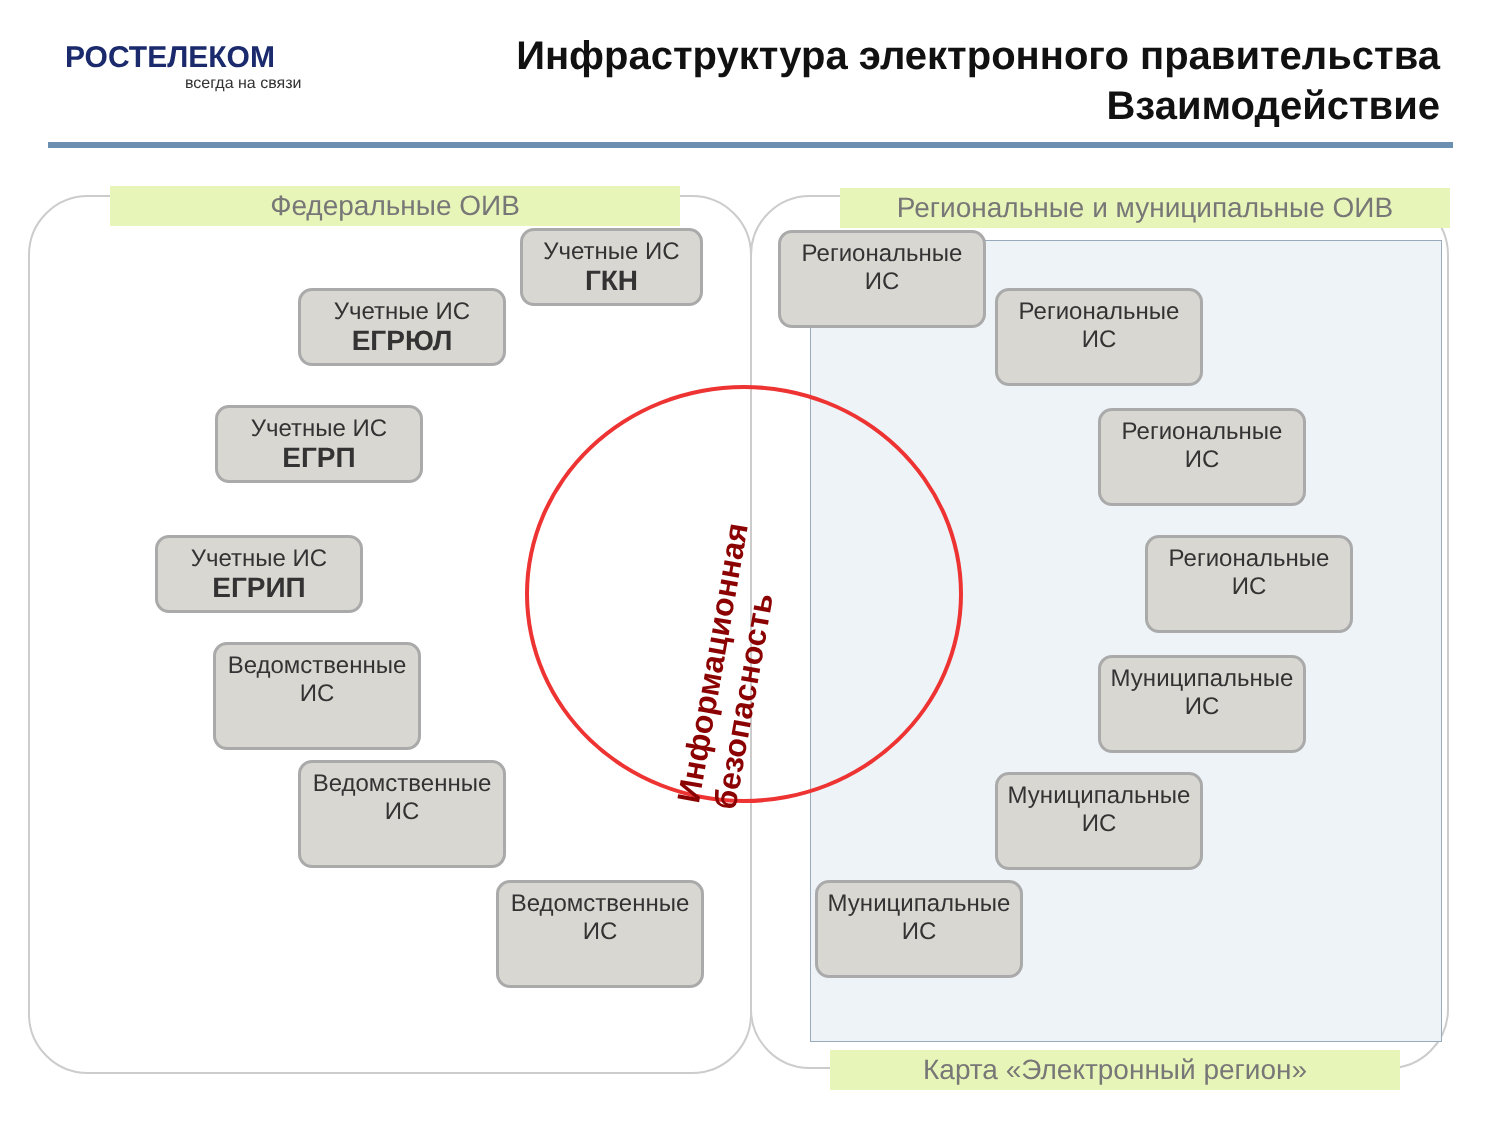РОСТЕЛЕКОМ
всегда на связи
Инфраструктура электронного правительства
Взаимодействие
Федеральные ОИВ Региональные и муниципальные ОИВ
Учетные ИС
ГКН
Учетные ИС
ЕГРЮЛ
Учетные ИС
ЕГРП
Учетные ИС
ЕГРИП
Ведомственные ИС
Ведомственные ИС
Ведомственные ИС
Информационная безопасность
Региональные ИС
Региональные ИС
Региональные ИС
Региональные ИС
Муниципальные ИС
Муниципальные ИС
Муниципальные ИС
Карта «Электронный регион»